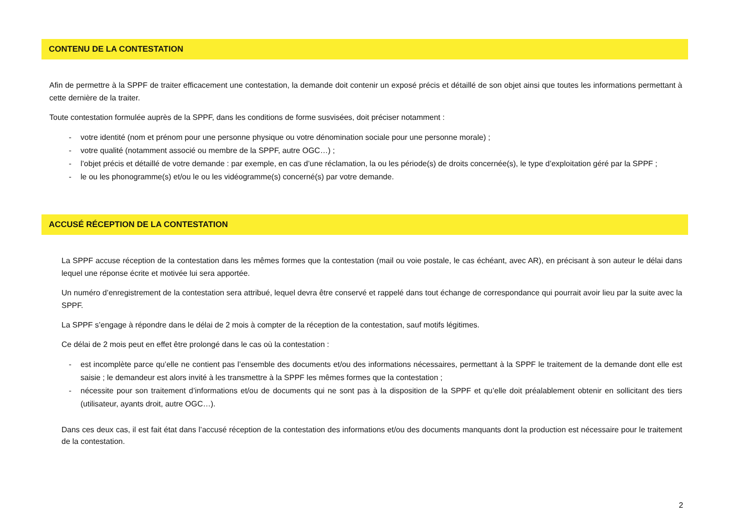CONTENU DE LA CONTESTATION
Afin de permettre à la SPPF de traiter efficacement une contestation, la demande doit contenir un exposé précis et détaillé de son objet ainsi que toutes les informations permettant à cette dernière de la traiter.
Toute contestation formulée auprès de la SPPF, dans les conditions de forme susvisées, doit préciser notamment :
- votre identité (nom et prénom pour une personne physique ou votre dénomination sociale pour une personne morale) ;
- votre qualité (notamment associé ou membre de la SPPF, autre OGC…) ;
- l’objet précis et détaillé de votre demande : par exemple, en cas d’une réclamation, la ou les période(s) de droits concernée(s), le type d’exploitation géré par la SPPF ;
- le ou les phonogramme(s) et/ou le ou les vidéogramme(s) concerné(s) par votre demande.
ACCUSÉ RÉCEPTION DE LA CONTESTATION
La SPPF accuse réception de la contestation dans les mêmes formes que la contestation (mail ou voie postale, le cas échéant, avec AR), en précisant à son auteur le délai dans lequel une réponse écrite et motivée lui sera apportée.
Un numéro d’enregistrement de la contestation sera attribué, lequel devra être conservé et rappelé dans tout échange de correspondance qui pourrait avoir lieu par la suite avec la SPPF.
La SPPF s’engage à répondre dans le délai de 2 mois à compter de la réception de la contestation, sauf motifs légitimes.
Ce délai de 2 mois peut en effet être prolongé dans le cas où la contestation :
- est incomplète parce qu’elle ne contient pas l’ensemble des documents et/ou des informations nécessaires, permettant à la SPPF le traitement de la demande dont elle est saisie ; le demandeur est alors invité à les transmettre à la SPPF les mêmes formes que la contestation ;
- nécessite pour son traitement d’informations et/ou de documents qui ne sont pas à la disposition de la SPPF et qu’elle doit préalablement obtenir en sollicitant des tiers (utilisateur, ayants droit, autre OGC…).
Dans ces deux cas, il est fait état dans l’accusé réception de la contestation des informations et/ou des documents manquants dont la production est nécessaire pour le traitement de la contestation.
2